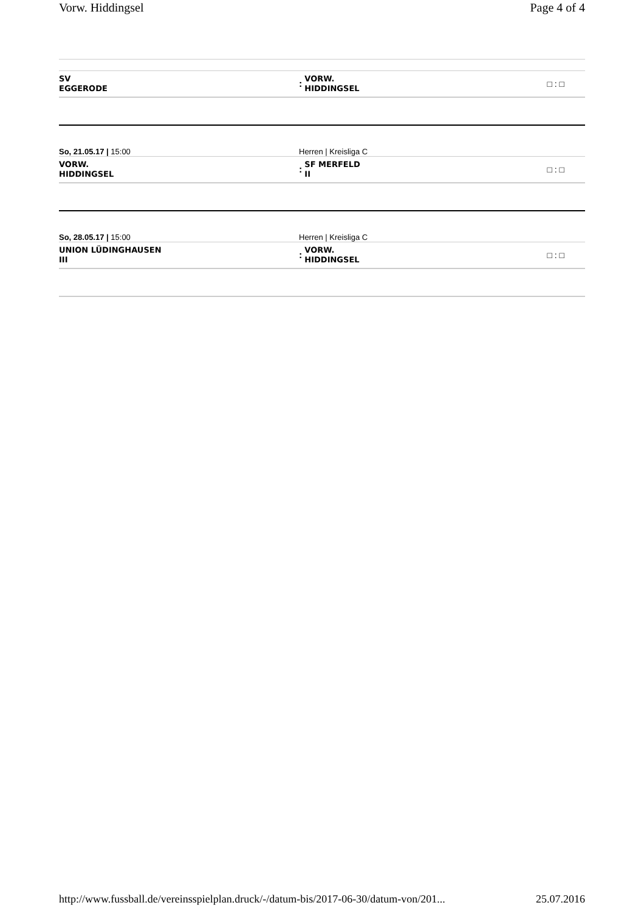Vorw. Hiddingsel Page 4 of 4
SV
EGGERODE
: VORW.
HIDDINGSEL
□ : □
So, 21.05.17 | 15:00
Herren | Kreisliga C
VORW.
HIDDINGSEL
: SF MERFELD
II
□ : □
So, 28.05.17 | 15:00
Herren | Kreisliga C
UNION LÜDINGHAUSEN
III
: VORW.
HIDDINGSEL
□ : □
http://www.fussball.de/vereinsspielplan.druck/-/datum-bis/2017-06-30/datum-von/201... 25.07.2016